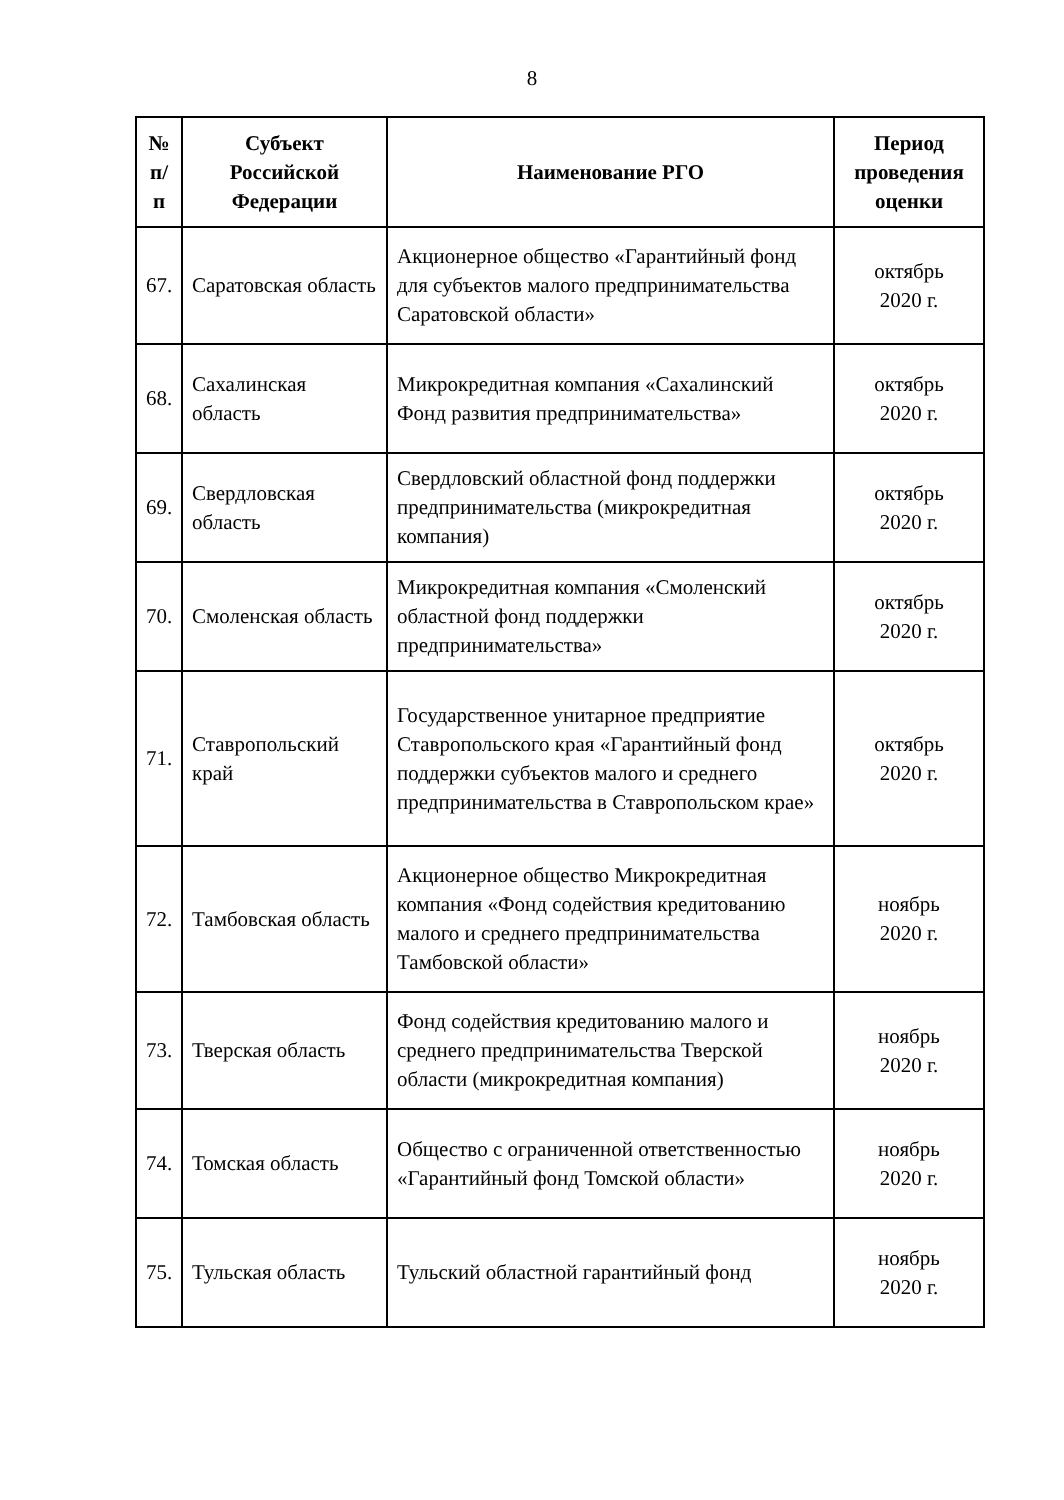8
| № п/п | Субъект Российской Федерации | Наименование РГО | Период проведения оценки |
| --- | --- | --- | --- |
| 67. | Саратовская область | Акционерное общество «Гарантийный фонд для субъектов малого предпринимательства Саратовской области» | октябрь 2020 г. |
| 68. | Сахалинская область | Микрокредитная компания «Сахалинский Фонд развития предпринимательства» | октябрь 2020 г. |
| 69. | Свердловская область | Свердловский областной фонд поддержки предпринимательства (микрокредитная компания) | октябрь 2020 г. |
| 70. | Смоленская область | Микрокредитная компания «Смоленский областной фонд поддержки предпринимательства» | октябрь 2020 г. |
| 71. | Ставропольский край | Государственное унитарное предприятие Ставропольского края «Гарантийный фонд поддержки субъектов малого и среднего предпринимательства в Ставропольском крае» | октябрь 2020 г. |
| 72. | Тамбовская область | Акционерное общество Микрокредитная компания «Фонд содействия кредитованию малого и среднего предпринимательства Тамбовской области» | ноябрь 2020 г. |
| 73. | Тверская область | Фонд содействия кредитованию малого и среднего предпринимательства Тверской области (микрокредитная компания) | ноябрь 2020 г. |
| 74. | Томская область | Общество с ограниченной ответственностью «Гарантийный фонд Томской области» | ноябрь 2020 г. |
| 75. | Тульская область | Тульский областной гарантийный фонд | ноябрь 2020 г. |